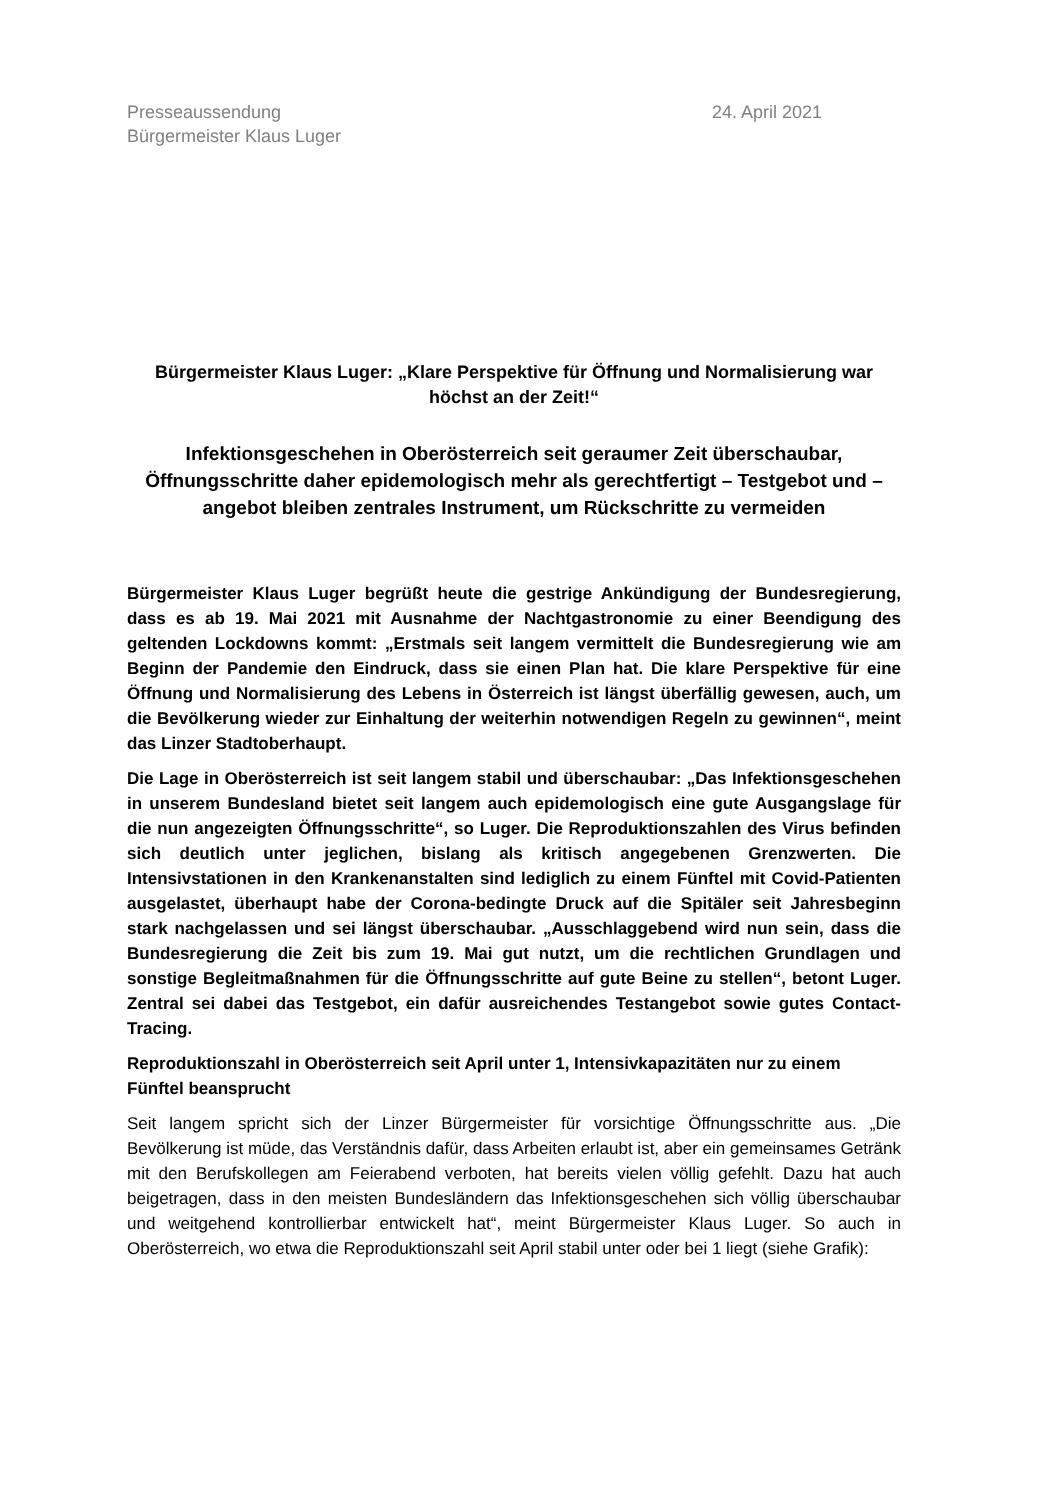Presseaussendung
Bürgermeister Klaus Luger
24. April 2021
Bürgermeister Klaus Luger: „Klare Perspektive für Öffnung und Normalisierung war höchst an der Zeit!“
Infektionsgeschehen in Oberösterreich seit geraumer Zeit überschaubar, Öffnungsschritte daher epidemologisch mehr als gerechtfertigt – Testgebot und –angebot bleiben zentrales Instrument, um Rückschritte zu vermeiden
Bürgermeister Klaus Luger begrüßt heute die gestrige Ankündigung der Bundesregierung, dass es ab 19. Mai 2021 mit Ausnahme der Nachtgastronomie zu einer Beendigung des geltenden Lockdowns kommt: „Erstmals seit langem vermittelt die Bundesregierung wie am Beginn der Pandemie den Eindruck, dass sie einen Plan hat. Die klare Perspektive für eine Öffnung und Normalisierung des Lebens in Österreich ist längst überfällig gewesen, auch, um die Bevölkerung wieder zur Einhaltung der weiterhin notwendigen Regeln zu gewinnen“, meint das Linzer Stadtoberhaupt.
Die Lage in Oberösterreich ist seit langem stabil und überschaubar: „Das Infektionsgeschehen in unserem Bundesland bietet seit langem auch epidemologisch eine gute Ausgangslage für die nun angezeigten Öffnungsschritte“, so Luger. Die Reproduktionszahlen des Virus befinden sich deutlich unter jeglichen, bislang als kritisch angegebenen Grenzwerten. Die Intensivstationen in den Krankenanstalten sind lediglich zu einem Fünftel mit Covid-Patienten ausgelastet, überhaupt habe der Corona-bedingte Druck auf die Spitäler seit Jahresbeginn stark nachgelassen und sei längst überschaubar. „Ausschlaggebend wird nun sein, dass die Bundesregierung die Zeit bis zum 19. Mai gut nutzt, um die rechtlichen Grundlagen und sonstige Begleitmaßnahmen für die Öffnungsschritte auf gute Beine zu stellen“, betont Luger. Zentral sei dabei das Testgebot, ein dafür ausreichendes Testangebot sowie gutes Contact-Tracing.
Reproduktionszahl in Oberösterreich seit April unter 1, Intensivkapazitäten nur zu einem Fünftel beansprucht
Seit langem spricht sich der Linzer Bürgermeister für vorsichtige Öffnungsschritte aus. „Die Bevölkerung ist müde, das Verständnis dafür, dass Arbeiten erlaubt ist, aber ein gemeinsames Getränk mit den Berufskollegen am Feierabend verboten, hat bereits vielen völlig gefehlt. Dazu hat auch beigetragen, dass in den meisten Bundesländern das Infektionsgeschehen sich völlig überschaubar und weitgehend kontrollierbar entwickelt hat“, meint Bürgermeister Klaus Luger. So auch in Oberösterreich, wo etwa die Reproduktionszahl seit April stabil unter oder bei 1 liegt (siehe Grafik):